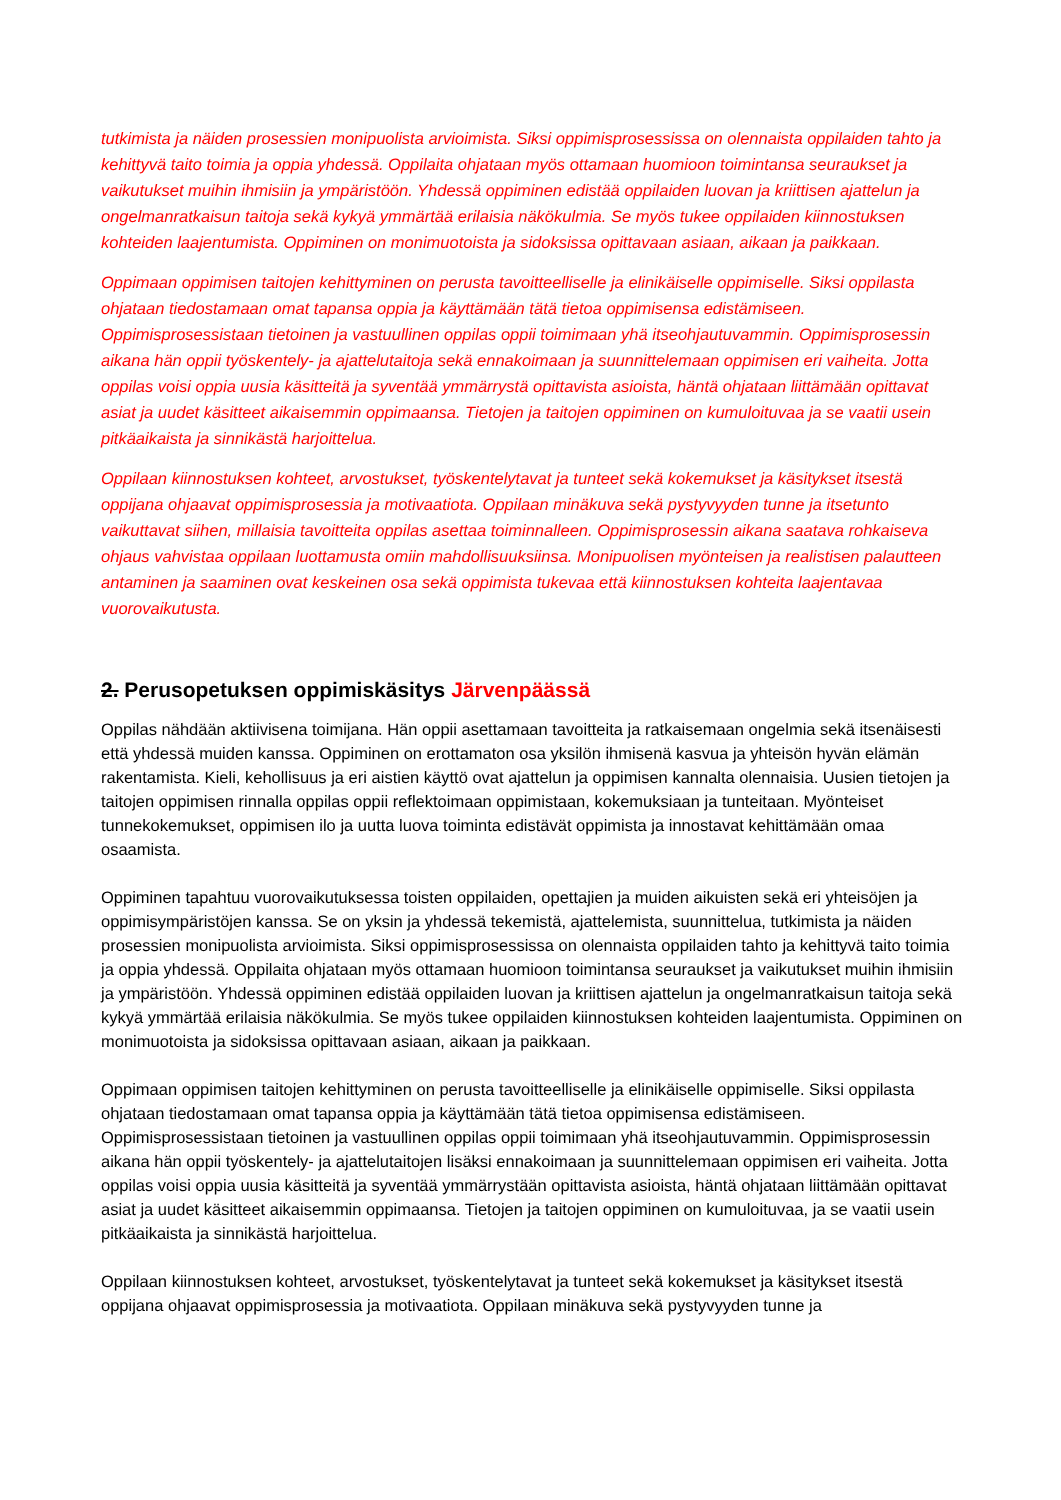tutkimista ja näiden prosessien monipuolista arvioimista. Siksi oppimisprosessissa on olennaista oppilaiden tahto ja kehittyvä taito toimia ja oppia yhdessä. Oppilaita ohjataan myös ottamaan huomioon toimintansa seuraukset ja vaikutukset muihin ihmisiin ja ympäristöön. Yhdessä oppiminen edistää oppilaiden luovan ja kriittisen ajattelun ja ongelmanratkaisun taitoja sekä kykyä ymmärtää erilaisia näkökulmia. Se myös tukee oppilaiden kiinnostuksen kohteiden laajentumista. Oppiminen on monimuotoista ja sidoksissa opittavaan asiaan, aikaan ja paikkaan.
Oppimaan oppimisen taitojen kehittyminen on perusta tavoitteelliselle ja elinikäiselle oppimiselle. Siksi oppilasta ohjataan tiedostamaan omat tapansa oppia ja käyttämään tätä tietoa oppimisensa edistämiseen. Oppimisprosessistaan tietoinen ja vastuullinen oppilas oppii toimimaan yhä itseohjautuvammin. Oppimisprosessin aikana hän oppii työskentely- ja ajattelutaitoja sekä ennakoimaan ja suunnittelemaan oppimisen eri vaiheita. Jotta oppilas voisi oppia uusia käsitteitä ja syventää ymmärrystä opittavista asioista, häntä ohjataan liittämään opittavat asiat ja uudet käsitteet aikaisemmin oppimaansa. Tietojen ja taitojen oppiminen on kumuloituvaa ja se vaatii usein pitkäaikaista ja sinnikästä harjoittelua.
Oppilaan kiinnostuksen kohteet, arvostukset, työskentelytavat ja tunteet sekä kokemukset ja käsitykset itsestä oppijana ohjaavat oppimisprosessia ja motivaatiota. Oppilaan minäkuva sekä pystyvyyden tunne ja itsetunto vaikuttavat siihen, millaisia tavoitteita oppilas asettaa toiminnalleen. Oppimisprosessin aikana saatava rohkaiseva ohjaus vahvistaa oppilaan luottamusta omiin mahdollisuuksiinsa. Monipuolisen myönteisen ja realistisen palautteen antaminen ja saaminen ovat keskeinen osa sekä oppimista tukevaa että kiinnostuksen kohteita laajentavaa vuorovaikutusta.
2. Perusopetuksen oppimiskäsitys Järvenpäässä
Oppilas nähdään aktiivisena toimijana. Hän oppii asettamaan tavoitteita ja ratkaisemaan ongelmia sekä itsenäisesti että yhdessä muiden kanssa. Oppiminen on erottamaton osa yksilön ihmisenä kasvua ja yhteisön hyvän elämän rakentamista. Kieli, kehollisuus ja eri aistien käyttö ovat ajattelun ja oppimisen kannalta olennaisia. Uusien tietojen ja taitojen oppimisen rinnalla oppilas oppii reflektoimaan oppimistaan, kokemuksiaan ja tunteitaan. Myönteiset tunnekokemukset, oppimisen ilo ja uutta luova toiminta edistävät oppimista ja innostavat kehittämään omaa osaamista.
Oppiminen tapahtuu vuorovaikutuksessa toisten oppilaiden, opettajien ja muiden aikuisten sekä eri yhteisöjen ja oppimisympäristöjen kanssa. Se on yksin ja yhdessä tekemistä, ajattelemista, suunnittelua, tutkimista ja näiden prosessien monipuolista arvioimista. Siksi oppimisprosessissa on olennaista oppilaiden tahto ja kehittyvä taito toimia ja oppia yhdessä. Oppilaita ohjataan myös ottamaan huomioon toimintansa seuraukset ja vaikutukset muihin ihmisiin ja ympäristöön. Yhdessä oppiminen edistää oppilaiden luovan ja kriittisen ajattelun ja ongelmanratkaisun taitoja sekä kykyä ymmärtää erilaisia näkökulmia. Se myös tukee oppilaiden kiinnostuksen kohteiden laajentumista. Oppiminen on monimuotoista ja sidoksissa opittavaan asiaan, aikaan ja paikkaan.
Oppimaan oppimisen taitojen kehittyminen on perusta tavoitteelliselle ja elinikäiselle oppimiselle. Siksi oppilasta ohjataan tiedostamaan omat tapansa oppia ja käyttämään tätä tietoa oppimisensa edistämiseen. Oppimisprosessistaan tietoinen ja vastuullinen oppilas oppii toimimaan yhä itseohjautuvammin. Oppimisprosessin aikana hän oppii työskentely- ja ajattelutaitojen lisäksi ennakoimaan ja suunnittelemaan oppimisen eri vaiheita. Jotta oppilas voisi oppia uusia käsitteitä ja syventää ymmärrystään opittavista asioista, häntä ohjataan liittämään opittavat asiat ja uudet käsitteet aikaisemmin oppimaansa. Tietojen ja taitojen oppiminen on kumuloituvaa, ja se vaatii usein pitkäaikaista ja sinnikästä harjoittelua.
Oppilaan kiinnostuksen kohteet, arvostukset, työskentelytavat ja tunteet sekä kokemukset ja käsitykset itsestä oppijana ohjaavat oppimisprosessia ja motivaatiota. Oppilaan minäkuva sekä pystyvyyden tunne ja